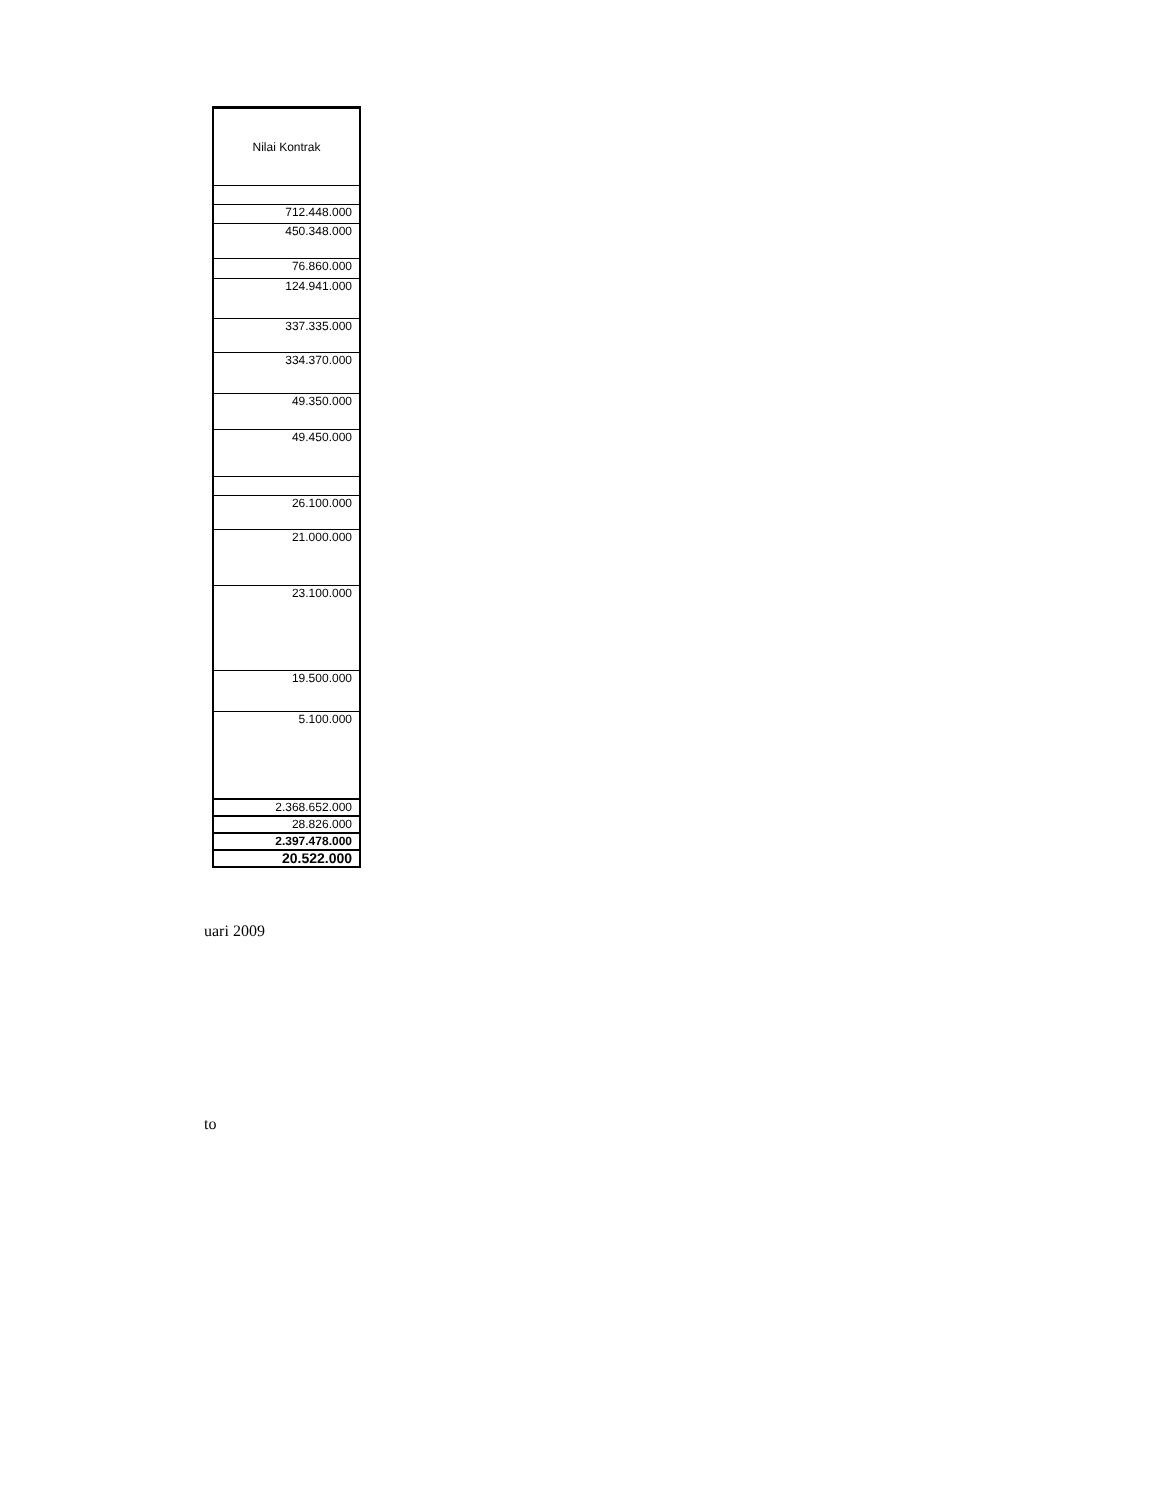| Nilai Kontrak |
| 712.448.000 |
| 450.348.000 |
| 76.860.000 |
| 124.941.000 |
| 337.335.000 |
| 334.370.000 |
| 49.350.000 |
| 49.450.000 |
| 26.100.000 |
| 21.000.000 |
| 23.100.000 |
| 19.500.000 |
| 5.100.000 |
| 2.368.652.000 |
| 28.826.000 |
| 2.397.478.000 |
| 20.522.000 |
uari 2009
to